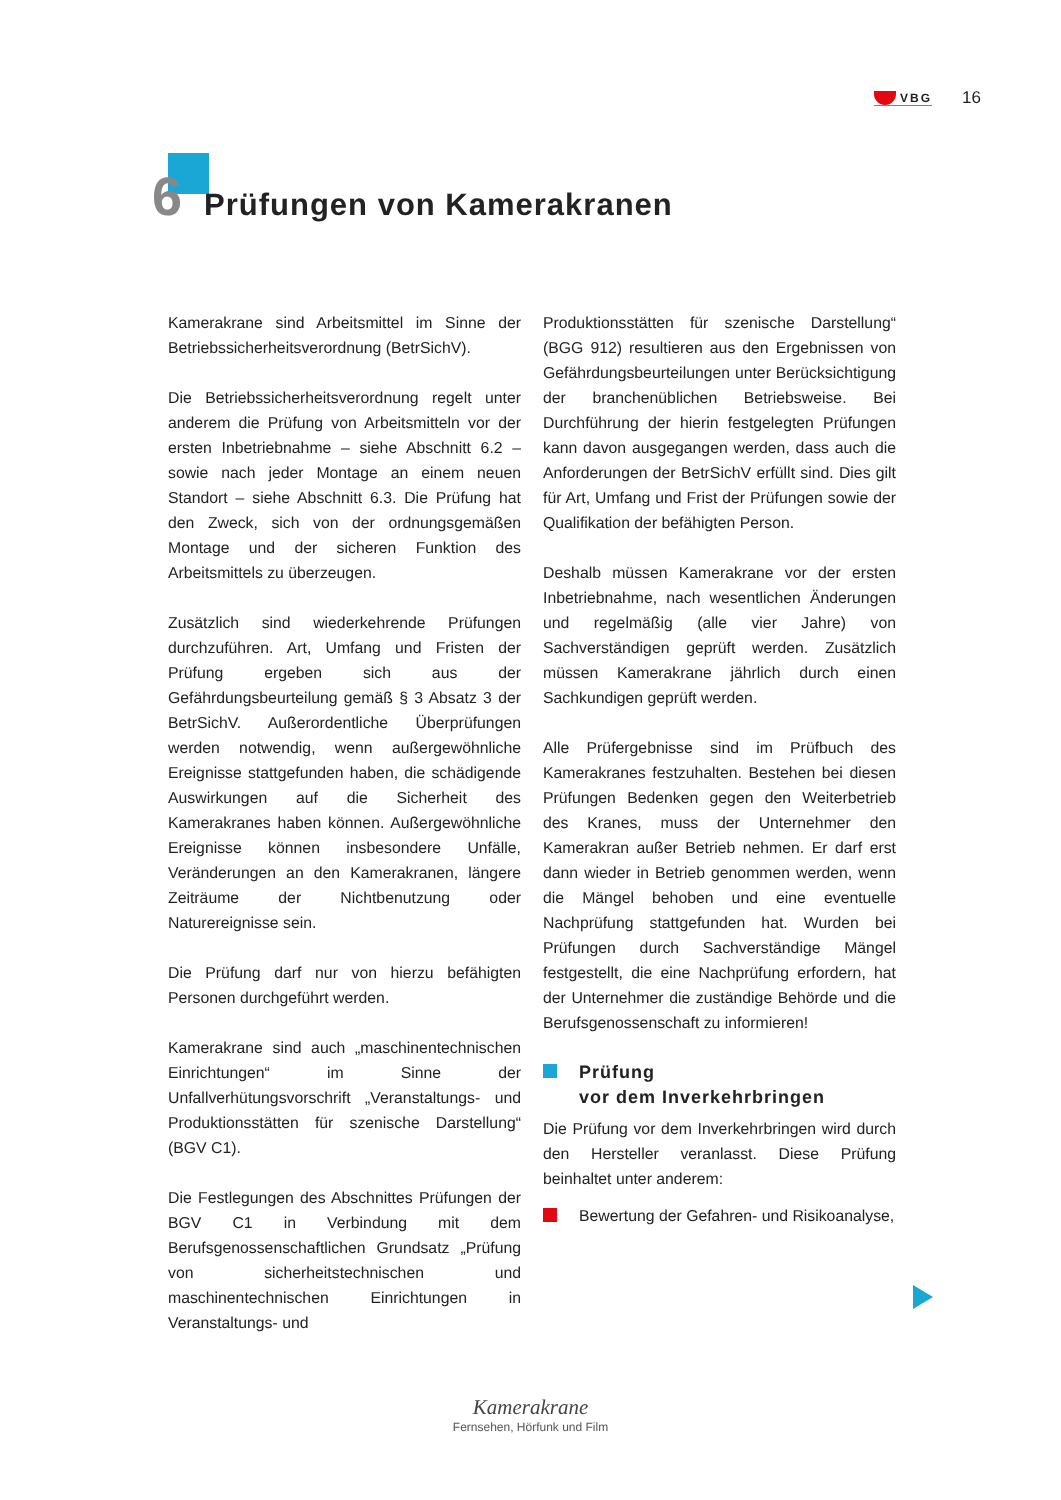VBG 16
6
Prüfungen von Kamerakranen
Kamerakrane sind Arbeitsmittel im Sinne der Betriebssicherheitsverordnung (BetrSichV).
Die Betriebssicherheitsverordnung regelt unter anderem die Prüfung von Arbeitsmitteln vor der ersten Inbetriebnahme – siehe Abschnitt 6.2 – sowie nach jeder Montage an einem neuen Standort – siehe Abschnitt 6.3. Die Prüfung hat den Zweck, sich von der ordnungsgemäßen Montage und der sicheren Funktion des Arbeitsmittels zu überzeugen.
Zusätzlich sind wiederkehrende Prüfungen durchzuführen. Art, Umfang und Fristen der Prüfung ergeben sich aus der Gefährdungsbeurteilung gemäß § 3 Absatz 3 der BetrSichV. Außerordentliche Überprüfungen werden notwendig, wenn außergewöhnliche Ereignisse stattgefunden haben, die schädigende Auswirkungen auf die Sicherheit des Kamerakranes haben können. Außergewöhnliche Ereignisse können insbesondere Unfälle, Veränderungen an den Kamerakranen, längere Zeiträume der Nichtbenutzung oder Naturereignisse sein.
Die Prüfung darf nur von hierzu befähigten Personen durchgeführt werden.
Kamerakrane sind auch „maschinentechnischen Einrichtungen“ im Sinne der Unfallverhütungsvorschrift „Veranstaltungs- und Produktionsstätten für szenische Darstellung“ (BGV C1).
Die Festlegungen des Abschnittes Prüfungen der BGV C1 in Verbindung mit dem Berufsgenossenschaftlichen Grundsatz „Prüfung von sicherheitstechnischen und maschinentechnischen Einrichtungen in Veranstaltungs- und
Produktionsstätten für szenische Darstellung“ (BGG 912) resultieren aus den Ergebnissen von Gefährdungsbeurteilungen unter Berücksichtigung der branchenüblichen Betriebsweise. Bei Durchführung der hierin festgelegten Prüfungen kann davon ausgegangen werden, dass auch die Anforderungen der BetrSichV erfüllt sind. Dies gilt für Art, Umfang und Frist der Prüfungen sowie der Qualifikation der befähigten Person.
Deshalb müssen Kamerakrane vor der ersten Inbetriebnahme, nach wesentlichen Änderungen und regelmäßig (alle vier Jahre) von Sachverständigen geprüft werden. Zusätzlich müssen Kamerakrane jährlich durch einen Sachkundigen geprüft werden.
Alle Prüfergebnisse sind im Prüfbuch des Kamerakranes festzuhalten. Bestehen bei diesen Prüfungen Bedenken gegen den Weiterbetrieb des Kranes, muss der Unternehmer den Kamerakran außer Betrieb nehmen. Er darf erst dann wieder in Betrieb genommen werden, wenn die Mängel behoben und eine eventuelle Nachprüfung stattgefunden hat. Wurden bei Prüfungen durch Sachverständige Mängel festgestellt, die eine Nachprüfung erfordern, hat der Unternehmer die zuständige Behörde und die Berufsgenossenschaft zu informieren!
Prüfung
vor dem Inverkehrbringen
Die Prüfung vor dem Inverkehrbringen wird durch den Hersteller veranlasst. Diese Prüfung beinhaltet unter anderem:
Bewertung der Gefahren- und Risikoanalyse,
Kamerakrane
Fernsehen, Hörfunk und Film